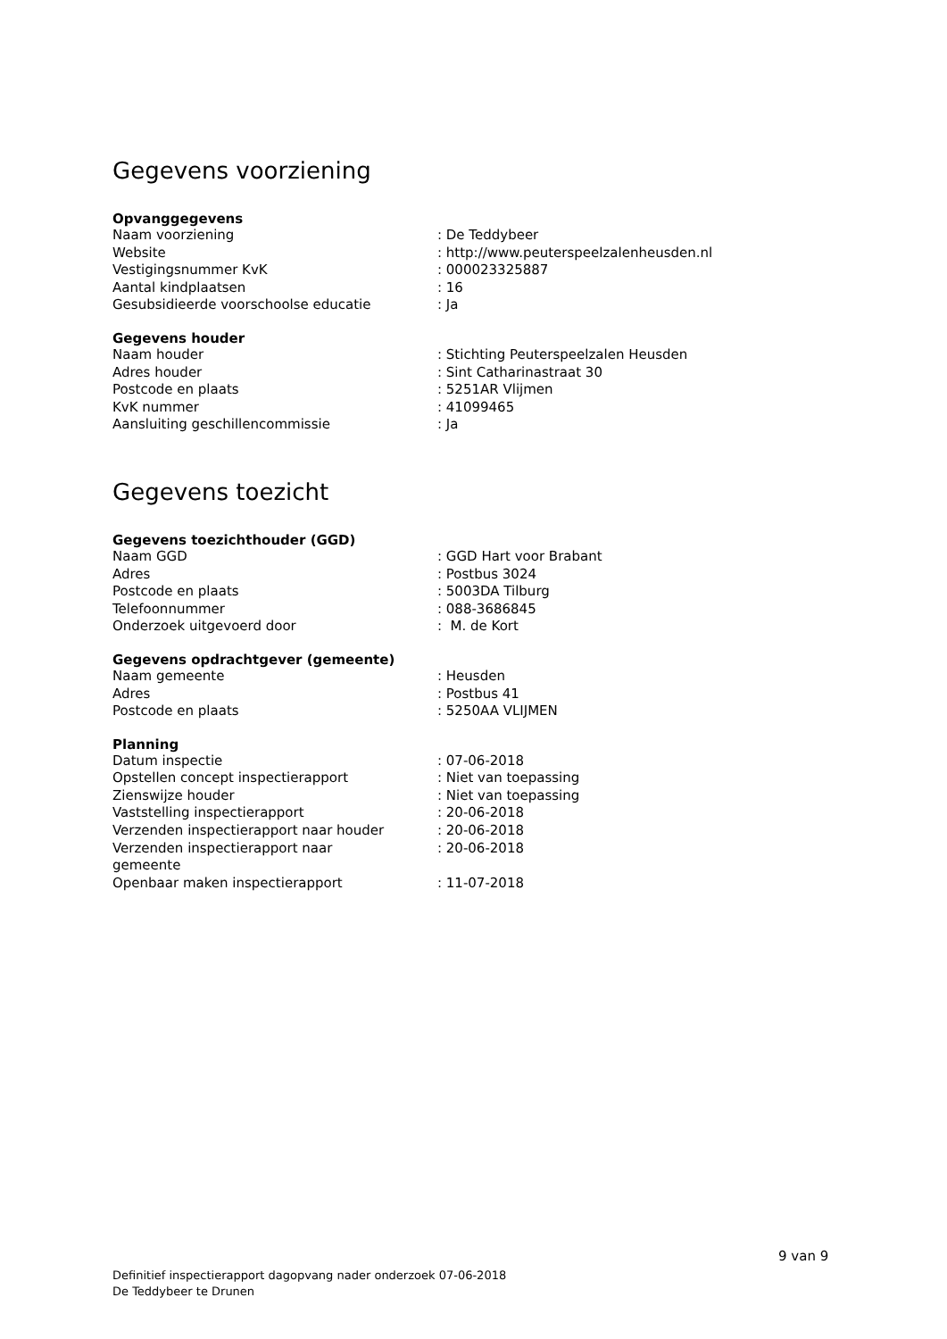Gegevens voorziening
Opvanggegevens
| Naam voorziening | : De Teddybeer |
| Website | : http://www.peuterspeelzalenheusden.nl |
| Vestigingsnummer KvK | : 000023325887 |
| Aantal kindplaatsen | : 16 |
| Gesubsidieerde voorschoolse educatie | : Ja |
Gegevens houder
| Naam houder | : Stichting Peuterspeelzalen Heusden |
| Adres houder | : Sint Catharinastraat 30 |
| Postcode en plaats | : 5251AR Vlijmen |
| KvK nummer | : 41099465 |
| Aansluiting geschillencommissie | : Ja |
Gegevens toezicht
Gegevens toezichthouder (GGD)
| Naam GGD | : GGD Hart voor Brabant |
| Adres | : Postbus 3024 |
| Postcode en plaats | : 5003DA Tilburg |
| Telefoonnummer | : 088-3686845 |
| Onderzoek uitgevoerd door | : M. de Kort |
Gegevens opdrachtgever (gemeente)
| Naam gemeente | : Heusden |
| Adres | : Postbus 41 |
| Postcode en plaats | : 5250AA VLIJMEN |
Planning
| Datum inspectie | : 07-06-2018 |
| Opstellen concept inspectierapport | : Niet van toepassing |
| Zienswijze houder | : Niet van toepassing |
| Vaststelling inspectierapport | : 20-06-2018 |
| Verzenden inspectierapport naar houder | : 20-06-2018 |
| Verzenden inspectierapport naar gemeente | : 20-06-2018 |
| Openbaar maken inspectierapport | : 11-07-2018 |
9 van 9
Definitief inspectierapport dagopvang nader onderzoek 07-06-2018
De Teddybeer te Drunen